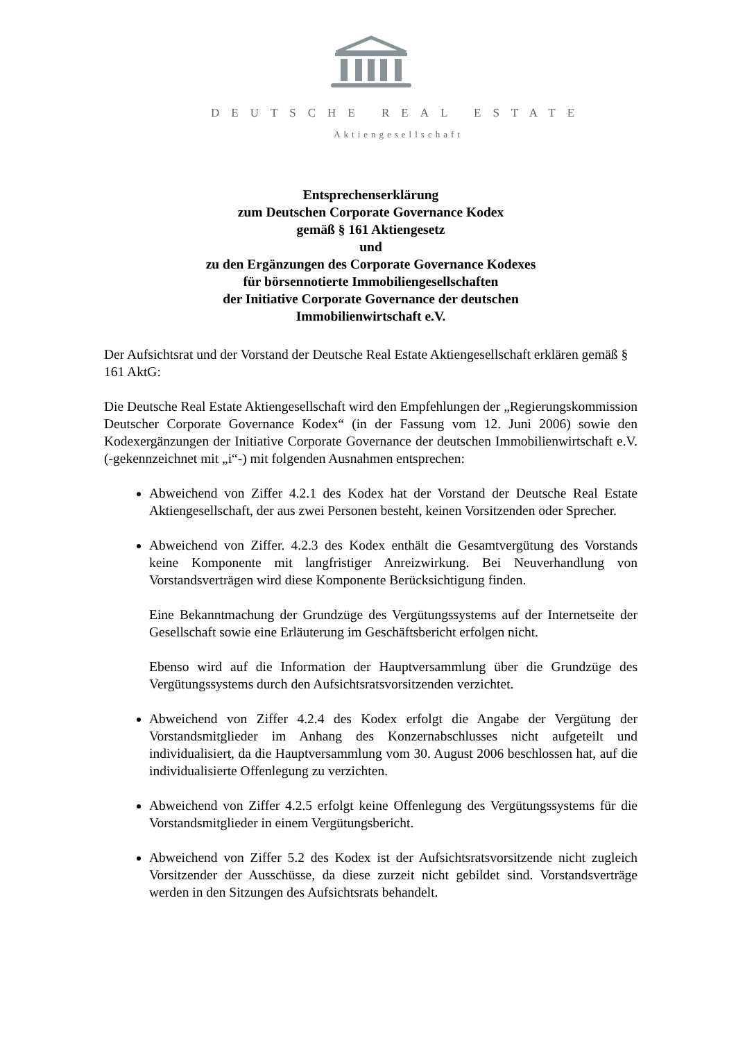DEUTSCHE REAL ESTATE
Aktiengesellschaft
Entsprechenserklärung
zum Deutschen Corporate Governance Kodex
gemäß § 161 Aktiengesetz
und
zu den Ergänzungen des Corporate Governance Kodexes
für börsennotierte Immobiliengesellschaften
der Initiative Corporate Governance der deutschen
Immobilienwirtschaft e.V.
Der Aufsichtsrat und der Vorstand der Deutsche Real Estate Aktiengesellschaft erklären gemäß § 161 AktG:
Die Deutsche Real Estate Aktiengesellschaft wird den Empfehlungen der „Regierungskommission Deutscher Corporate Governance Kodex“ (in der Fassung vom 12. Juni 2006) sowie den Kodexergänzungen der Initiative Corporate Governance der deutschen Immobilienwirtschaft e.V. (-gekennzeichnet mit „i“-) mit folgenden Ausnahmen entsprechen:
Abweichend von Ziffer 4.2.1 des Kodex hat der Vorstand der Deutsche Real Estate Aktiengesellschaft, der aus zwei Personen besteht, keinen Vorsitzenden oder Sprecher.
Abweichend von Ziffer. 4.2.3 des Kodex enthält die Gesamtvergütung des Vorstands keine Komponente mit langfristiger Anreizwirkung. Bei Neuverhandlung von Vorstandsverträgen wird diese Komponente Berücksichtigung finden.
Eine Bekanntmachung der Grundzüge des Vergütungssystems auf der Internetseite der Gesellschaft sowie eine Erläuterung im Geschäftsbericht erfolgen nicht.
Ebenso wird auf die Information der Hauptversammlung über die Grundzüge des Vergütungssystems durch den Aufsichtsratsvorsitzenden verzichtet.
Abweichend von Ziffer 4.2.4 des Kodex erfolgt die Angabe der Vergütung der Vorstandsmitglieder im Anhang des Konzernabschlusses nicht aufgeteilt und individualisiert, da die Hauptversammlung vom 30. August 2006 beschlossen hat, auf die individualisierte Offenlegung zu verzichten.
Abweichend von Ziffer 4.2.5 erfolgt keine Offenlegung des Vergütungssystems für die Vorstandsmitglieder in einem Vergütungsbericht.
Abweichend von Ziffer 5.2 des Kodex ist der Aufsichtsratsvorsitzende nicht zugleich Vorsitzender der Ausschüsse, da diese zurzeit nicht gebildet sind. Vorstandsverträge werden in den Sitzungen des Aufsichtsrats behandelt.